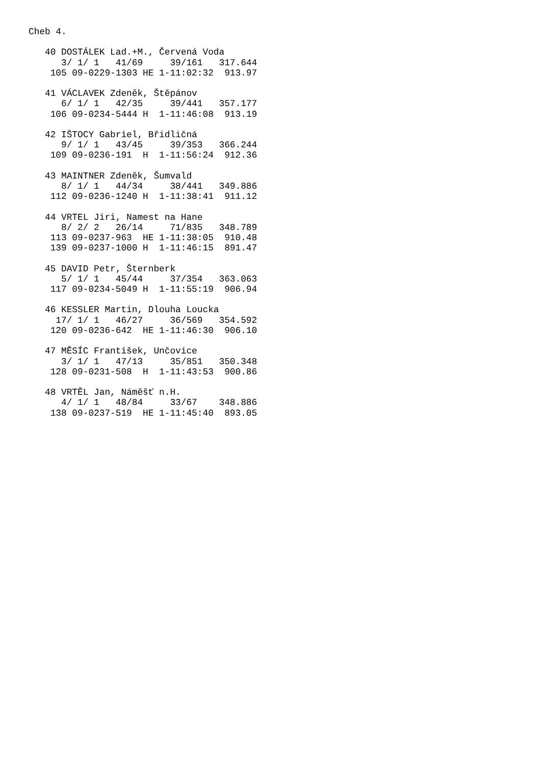Cheb 4.

   40 DOSTÁLEK Lad.+M., Červená Voda
      3/ 1/ 1   41/69     39/161   317.644
    105 09-0229-1303 HE 1-11:02:32  913.97

   41 VÁCLAVEK Zdeněk, Štěpánov
      6/ 1/ 1   42/35     39/441   357.177
    106 09-0234-5444 H  1-11:46:08  913.19

   42 IŠTOCY Gabriel, Břidličná
      9/ 1/ 1   43/45     39/353   366.244
    109 09-0236-191  H  1-11:56:24  912.36

   43 MAINTNER Zdeněk, Šumvald
      8/ 1/ 1   44/34     38/441   349.886
    112 09-0236-1240 H  1-11:38:41  911.12

   44 VRTEL Jiri, Namest na Hane
      8/ 2/ 2   26/14     71/835   348.789
    113 09-0237-963  HE 1-11:38:05  910.48
    139 09-0237-1000 H  1-11:46:15  891.47

   45 DAVID Petr, Šternberk
      5/ 1/ 1   45/44     37/354   363.063
    117 09-0234-5049 H  1-11:55:19  906.94

   46 KESSLER Martin, Dlouha Loucka
     17/ 1/ 1   46/27     36/569   354.592
    120 09-0236-642  HE 1-11:46:30  906.10

   47 MĚSÍC František, Unčovice
      3/ 1/ 1   47/13     35/851   350.348
    128 09-0231-508  H  1-11:43:53  900.86

   48 VRTĚL Jan, Náměšť n.H.
      4/ 1/ 1   48/84     33/67    348.886
    138 09-0237-519  HE 1-11:45:40  893.05